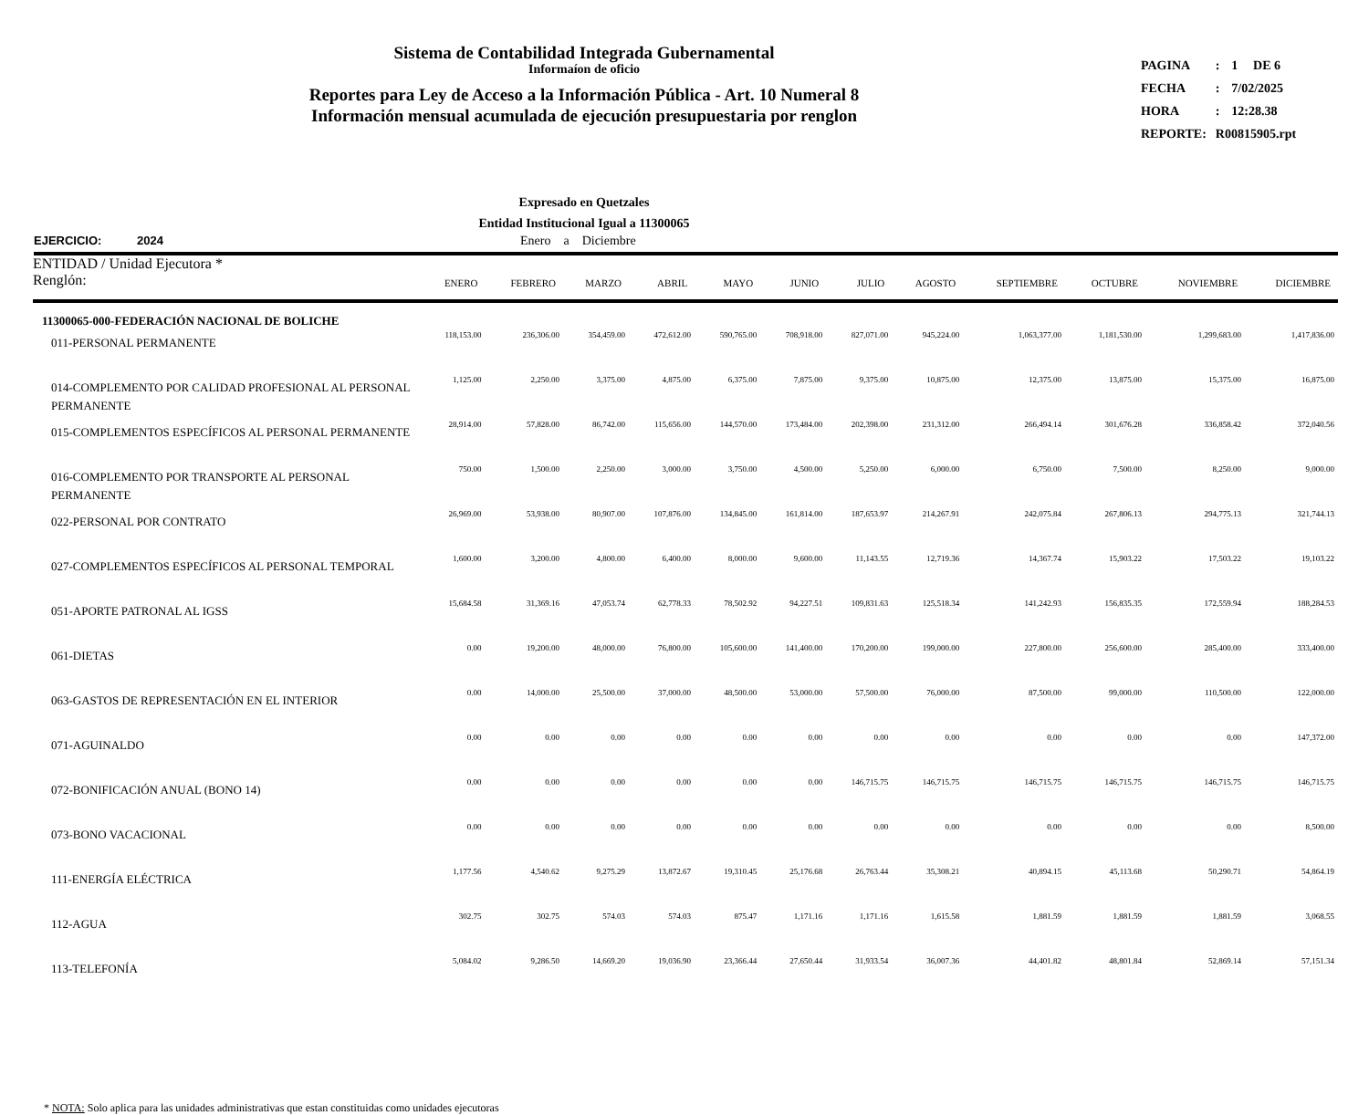Sistema de Contabilidad Integrada Gubernamental
Informaíon de oficio
Reportes para Ley de Acceso a la Información Pública - Art. 10 Numeral 8
Información mensual acumulada de ejecución presupuestaria por renglon
| PAGINA | : | 1 | DE 6 |
| FECHA | : | 7/02/2025 | |
| HORA | : | 12:28.38 | |
| REPORTE: | R00815905.rpt | | |
Expresado en Quetzales
Entidad Institucional Igual a 11300065
EJERCICIO: 2024 Enero a Diciembre
| ENTIDAD / Unidad Ejecutora * Renglón: | ENERO | FEBRERO | MARZO | ABRIL | MAYO | JUNIO | JULIO | AGOSTO | SEPTIEMBRE | OCTUBRE | NOVIEMBRE | DICIEMBRE |
| --- | --- | --- | --- | --- | --- | --- | --- | --- | --- | --- | --- | --- |
| 11300065-000-FEDERACIÓN NACIONAL DE BOLICHE | | | | | | | | | | | | |
| 011-PERSONAL PERMANENTE | 118,153.00 | 236,306.00 | 354,459.00 | 472,612.00 | 590,765.00 | 708,918.00 | 827,071.00 | 945,224.00 | 1,063,377.00 | 1,181,530.00 | 1,299,683.00 | 1,417,836.00 |
| 014-COMPLEMENTO POR CALIDAD PROFESIONAL AL PERSONAL PERMANENTE | 1,125.00 | 2,250.00 | 3,375.00 | 4,875.00 | 6,375.00 | 7,875.00 | 9,375.00 | 10,875.00 | 12,375.00 | 13,875.00 | 15,375.00 | 16,875.00 |
| 015-COMPLEMENTOS ESPECÍFICOS AL PERSONAL PERMANENTE | 28,914.00 | 57,828.00 | 86,742.00 | 115,656.00 | 144,570.00 | 173,484.00 | 202,398.00 | 231,312.00 | 266,494.14 | 301,676.28 | 336,858.42 | 372,040.56 |
| 016-COMPLEMENTO POR TRANSPORTE AL PERSONAL PERMANENTE | 750.00 | 1,500.00 | 2,250.00 | 3,000.00 | 3,750.00 | 4,500.00 | 5,250.00 | 6,000.00 | 6,750.00 | 7,500.00 | 8,250.00 | 9,000.00 |
| 022-PERSONAL POR CONTRATO | 26,969.00 | 53,938.00 | 80,907.00 | 107,876.00 | 134,845.00 | 161,814.00 | 187,653.97 | 214,267.91 | 242,075.84 | 267,806.13 | 294,775.13 | 321,744.13 |
| 027-COMPLEMENTOS ESPECÍFICOS AL PERSONAL TEMPORAL | 1,600.00 | 3,200.00 | 4,800.00 | 6,400.00 | 8,000.00 | 9,600.00 | 11,143.55 | 12,719.36 | 14,367.74 | 15,903.22 | 17,503.22 | 19,103.22 |
| 051-APORTE PATRONAL AL IGSS | 15,684.58 | 31,369.16 | 47,053.74 | 62,778.33 | 78,502.92 | 94,227.51 | 109,831.63 | 125,518.34 | 141,242.93 | 156,835.35 | 172,559.94 | 188,284.53 |
| 061-DIETAS | 0.00 | 19,200.00 | 48,000.00 | 76,800.00 | 105,600.00 | 141,400.00 | 170,200.00 | 199,000.00 | 227,800.00 | 256,600.00 | 285,400.00 | 333,400.00 |
| 063-GASTOS DE REPRESENTACIÓN EN EL INTERIOR | 0.00 | 14,000.00 | 25,500.00 | 37,000.00 | 48,500.00 | 53,000.00 | 57,500.00 | 76,000.00 | 87,500.00 | 99,000.00 | 110,500.00 | 122,000.00 |
| 071-AGUINALDO | 0.00 | 0.00 | 0.00 | 0.00 | 0.00 | 0.00 | 0.00 | 0.00 | 0.00 | 0.00 | 0.00 | 147,372.00 |
| 072-BONIFICACIÓN ANUAL (BONO 14) | 0.00 | 0.00 | 0.00 | 0.00 | 0.00 | 0.00 | 146,715.75 | 146,715.75 | 146,715.75 | 146,715.75 | 146,715.75 | 146,715.75 |
| 073-BONO VACACIONAL | 0.00 | 0.00 | 0.00 | 0.00 | 0.00 | 0.00 | 0.00 | 0.00 | 0.00 | 0.00 | 0.00 | 8,500.00 |
| 111-ENERGÍA ELÉCTRICA | 1,177.56 | 4,540.62 | 9,275.29 | 13,872.67 | 19,310.45 | 25,176.68 | 26,763.44 | 35,308.21 | 40,894.15 | 45,113.68 | 50,290.71 | 54,864.19 |
| 112-AGUA | 302.75 | 302.75 | 574.03 | 574.03 | 875.47 | 1,171.16 | 1,171.16 | 1,615.58 | 1,881.59 | 1,881.59 | 1,881.59 | 3,068.55 |
| 113-TELEFONÍA | 5,084.02 | 9,286.50 | 14,669.20 | 19,036.90 | 23,366.44 | 27,650.44 | 31,933.54 | 36,007.36 | 44,401.82 | 48,801.84 | 52,869.14 | 57,151.34 |
* NOTA: Solo aplica para las unidades administrativas que estan constituidas como unidades ejecutoras